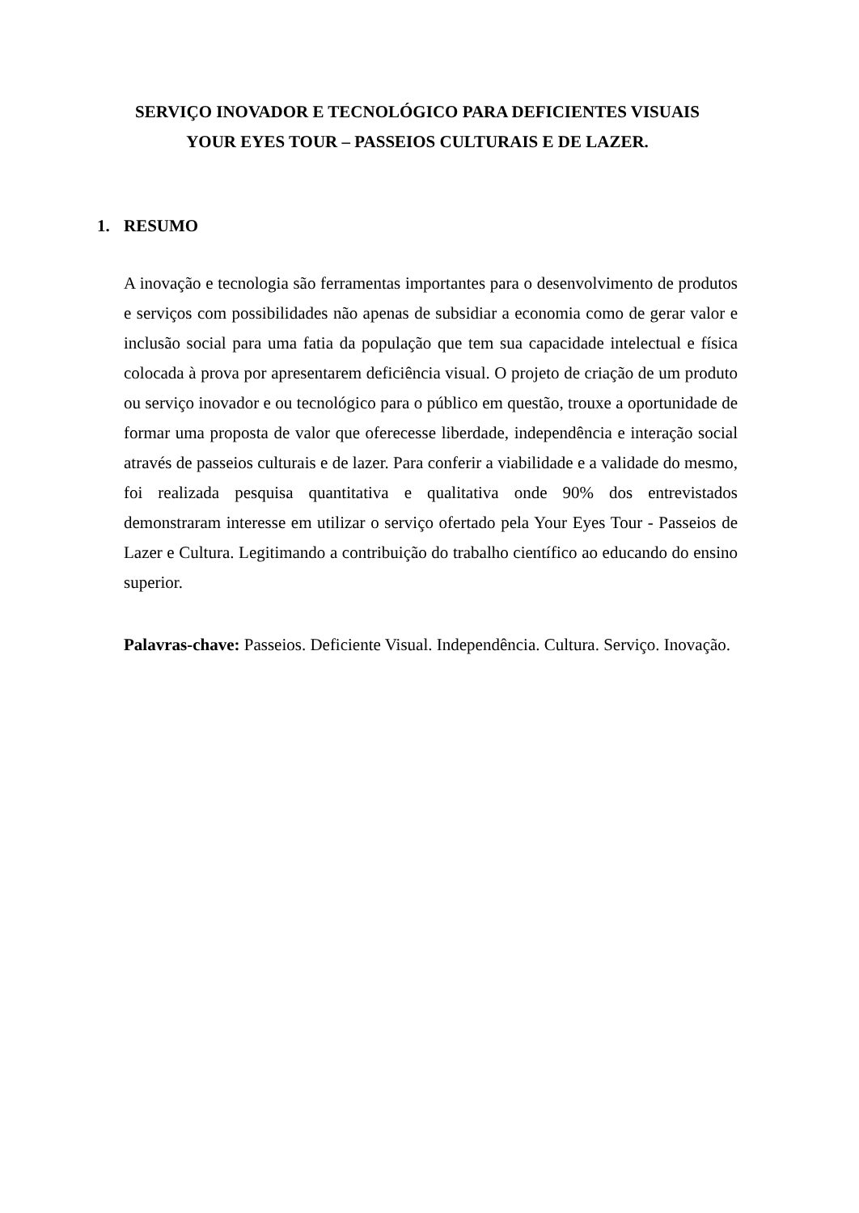SERVIÇO INOVADOR E TECNOLÓGICO PARA DEFICIENTES VISUAIS
YOUR EYES TOUR – PASSEIOS CULTURAIS E DE LAZER.
1. RESUMO
A inovação e tecnologia são ferramentas importantes para o desenvolvimento de produtos e serviços com possibilidades não apenas de subsidiar a economia como de gerar valor e inclusão social para uma fatia da população que tem sua capacidade intelectual e física colocada à prova por apresentarem deficiência visual. O projeto de criação de um produto ou serviço inovador e ou tecnológico para o público em questão, trouxe a oportunidade de formar uma proposta de valor que oferecesse liberdade, independência e interação social através de passeios culturais e de lazer. Para conferir a viabilidade e a validade do mesmo, foi realizada pesquisa quantitativa e qualitativa onde 90% dos entrevistados demonstraram interesse em utilizar o serviço ofertado pela Your Eyes Tour - Passeios de Lazer e Cultura. Legitimando a contribuição do trabalho científico ao educando do ensino superior.
Palavras-chave: Passeios. Deficiente Visual. Independência. Cultura. Serviço. Inovação.